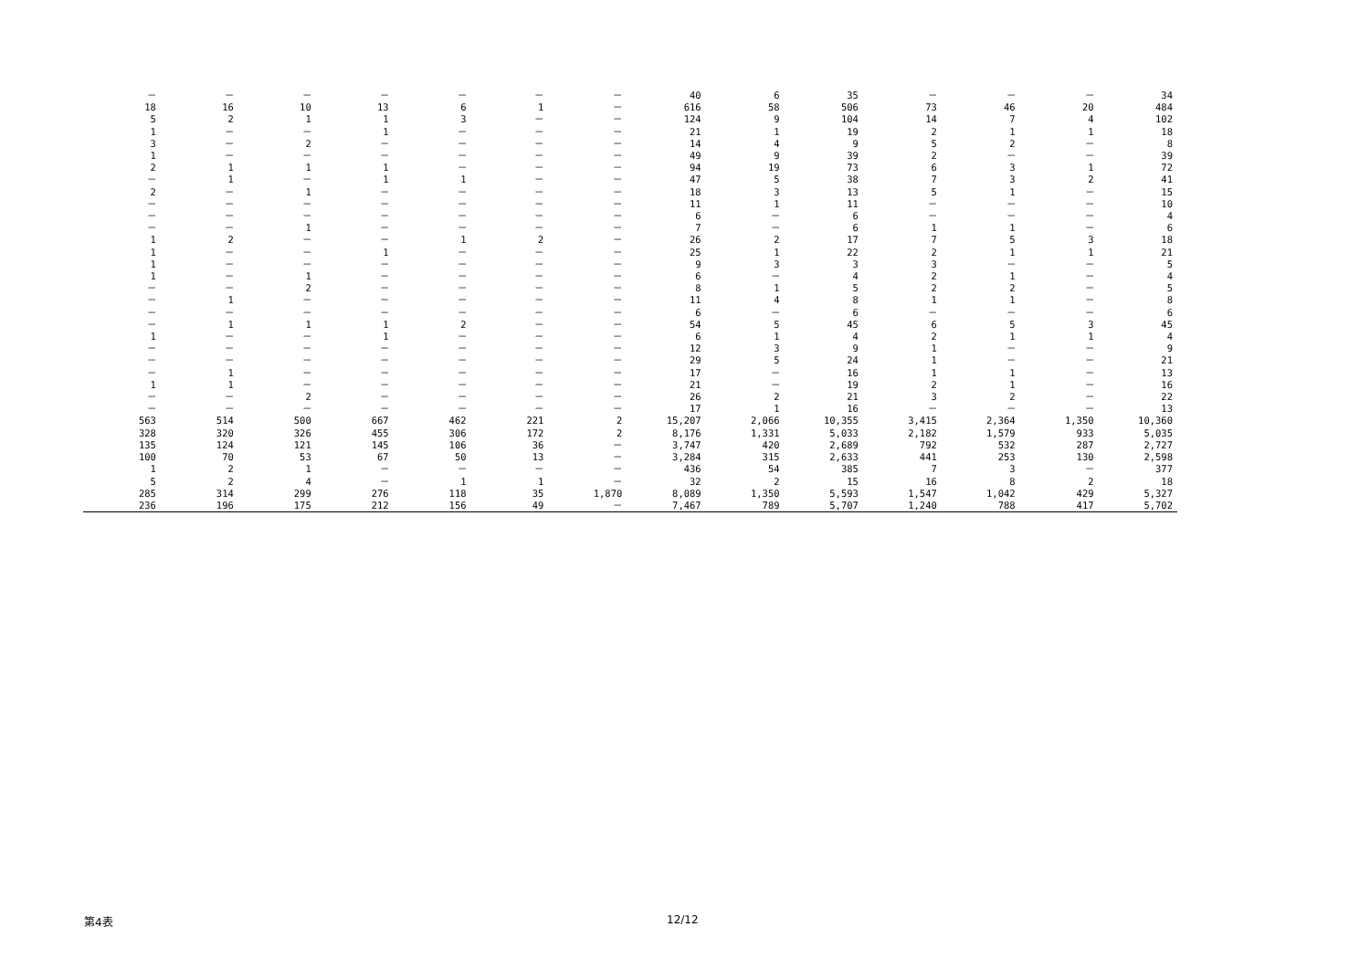| － | － | － | － | － | － | － | 40 | 6 | 35 | － | － | － | 34 |
| 18 | 16 | 10 | 13 | 6 | 1 | － | 616 | 58 | 506 | 73 | 46 | 20 | 484 |
| 5 | 2 | 1 | 1 | 3 | － | － | 124 | 9 | 104 | 14 | 7 | 4 | 102 |
| 1 | － | － | 1 | － | － | － | 21 | 1 | 19 | 2 | 1 | 1 | 18 |
| 3 | － | 2 | － | － | － | － | 14 | 4 | 9 | 5 | 2 | － | 8 |
| 1 | － | － | － | － | － | － | 49 | 9 | 39 | 2 | － | － | 39 |
| 2 | 1 | 1 | 1 | － | － | － | 94 | 19 | 73 | 6 | 3 | 1 | 72 |
| － | 1 | － | 1 | 1 | － | － | 47 | 5 | 38 | 7 | 3 | 2 | 41 |
| 2 | － | 1 | － | － | － | － | 18 | 3 | 13 | 5 | 1 | － | 15 |
| － | － | － | － | － | － | － | 11 | 1 | 11 | － | － | － | 10 |
| － | － | － | － | － | － | － | 6 | － | 6 | － | － | － | 4 |
| － | － | 1 | － | － | － | － | 7 | － | 6 | 1 | 1 | － | 6 |
| 1 | 2 | － | － | 1 | 2 | － | 26 | 2 | 17 | 7 | 5 | 3 | 18 |
| 1 | － | － | 1 | － | － | － | 25 | 1 | 22 | 2 | 1 | 1 | 21 |
| 1 | － | － | － | － | － | － | 9 | 3 | 3 | 3 | － | － | 5 |
| 1 | － | 1 | － | － | － | － | 6 | － | 4 | 2 | 1 | － | 4 |
| － | － | 2 | － | － | － | － | 8 | 1 | 5 | 2 | 2 | － | 5 |
| － | 1 | － | － | － | － | － | 11 | 4 | 8 | 1 | 1 | － | 8 |
| － | － | － | － | － | － | － | 6 | － | 6 | － | － | － | 6 |
| － | 1 | 1 | 1 | 2 | － | － | 54 | 5 | 45 | 6 | 5 | 3 | 45 |
| 1 | － | － | 1 | － | － | － | 6 | 1 | 4 | 2 | 1 | 1 | 4 |
| － | － | － | － | － | － | － | 12 | 3 | 9 | 1 | － | － | 9 |
| － | － | － | － | － | － | － | 29 | 5 | 24 | 1 | － | － | 21 |
| － | 1 | － | － | － | － | － | 17 | － | 16 | 1 | 1 | － | 13 |
| 1 | 1 | － | － | － | － | － | 21 | － | 19 | 2 | 1 | － | 16 |
| － | － | 2 | － | － | － | － | 26 | 2 | 21 | 3 | 2 | － | 22 |
| － | － | － | － | － | － | － | 17 | 1 | 16 | － | － | － | 13 |
| 563 | 514 | 500 | 667 | 462 | 221 | 2 | 15,207 | 2,066 | 10,355 | 3,415 | 2,364 | 1,350 | 10,360 |
| 328 | 320 | 326 | 455 | 306 | 172 | 2 | 8,176 | 1,331 | 5,033 | 2,182 | 1,579 | 933 | 5,035 |
| 135 | 124 | 121 | 145 | 106 | 36 | － | 3,747 | 420 | 2,689 | 792 | 532 | 287 | 2,727 |
| 100 | 70 | 53 | 67 | 50 | 13 | － | 3,284 | 315 | 2,633 | 441 | 253 | 130 | 2,598 |
| 1 | 2 | 1 | － | － | － | － | 436 | 54 | 385 | 7 | 3 | － | 377 |
| 5 | 2 | 4 | － | 1 | 1 | － | 32 | 2 | 15 | 16 | 8 | 2 | 18 |
| 285 | 314 | 299 | 276 | 118 | 35 | 1,870 | 8,089 | 1,350 | 5,593 | 1,547 | 1,042 | 429 | 5,327 |
| 236 | 196 | 175 | 212 | 156 | 49 | － | 7,467 | 789 | 5,707 | 1,240 | 788 | 417 | 5,702 |
第4表 12/12